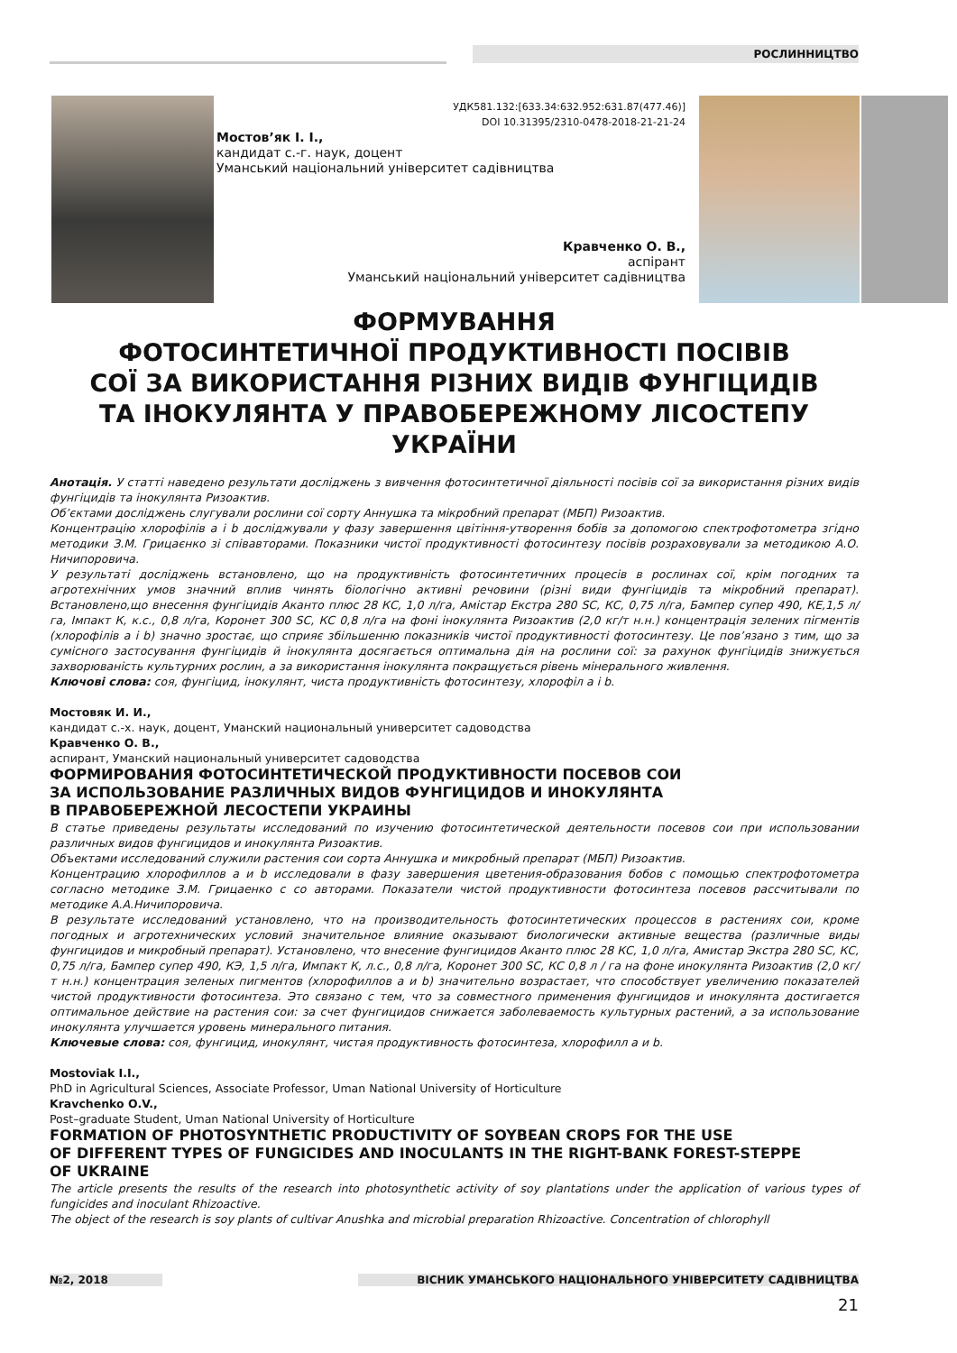РОСЛИННИЦТВО
УДК581.132:[633.34:632.952:631.87(477.46)]
DOI 10.31395/2310-0478-2018-21-21-24
Мостов’як І. І.,
кандидат с.-г. наук, доцент
Уманський національний університет садівництва
Кравченко О. В.,
аспірант
Уманський національний університет садівництва
ФОРМУВАННЯ
ФОТОСИНТЕТИЧНОЇ ПРОДУКТИВНОСТІ ПОСІВІВ
СОЇ ЗА ВИКОРИСТАННЯ РІЗНИХ ВИДІВ ФУНГІЦИДІВ
ТА ІНОКУЛЯНТА У ПРАВОБЕРЕЖНОМУ ЛІСОСТЕПУ
УКРАЇНИ
Анотація. У статті наведено результати досліджень з вивчення фотосинтетичної діяльності посівів сої за використання різних видів фунгіцидів та інокулянта Ризоактив.
Об’єктами досліджень слугували рослини сої сорту Аннушка та мікробний препарат (МБП) Ризоактив.
Концентрацію хлорофілів а і b досліджували у фазу завершення цвітіння-утворення бобів за допомогою спектрофотометра згідно методики З.М. Грицаєнко зі співавторами. Показники чистої продуктивності фотосинтезу посівів розраховували за методикою А.О. Ничипоровича.
У результаті досліджень встановлено, що на продуктивність фотосинтетичних процесів в рослинах сої, крім погодних та агротехнічних умов значний вплив чинять біологічно активні речовини (різні види фунгіцидів та мікробний препарат). Встановлено,що внесення фунгіцидів Аканто плюс 28 КС, 1,0 л/га, Амістар Екстра 280 SC, КС, 0,75 л/га, Бампер супер 490, КЕ,1,5 л/га, Імпакт К, к.с., 0,8 л/га, Коронет 300 SC, КС 0,8 л/га на фоні інокулянта Ризоактив (2,0 кг/т н.н.) концентрація зелених пігментів (хлорофілів а і b) значно зростає, що сприяє збільшенню показників чистої продуктивності фотосинтезу. Це пов’язано з тим, що за сумісного застосування фунгіцидів й інокулянта досягається оптимальна дія на рослини сої: за рахунок фунгіцидів знижується захворюваність культурних рослин, а за використання інокулянта покращується рівень мінерального живлення.
Ключові слова: соя, фунгіцид, інокулянт, чиста продуктивність фотосинтезу, хлорофіл а і b.
Мостовяк И. И.,
кандидат с.-х. наук, доцент, Уманский национальный университет садоводства
Кравченко О. В.,
аспирант, Уманский национальный университет садоводства
ФОРМИРОВАНИЯ ФОТОСИНТЕТИЧЕСКОЙ ПРОДУКТИВНОСТИ ПОСЕВОВ СОИ
ЗА ИСПОЛЬЗОВАНИЕ РАЗЛИЧНЫХ ВИДОВ ФУНГИЦИДОВ И ИНОКУЛЯНТА
В ПРАВОБЕРЕЖНОЙ ЛЕСОСТЕПИ УКРАИНЫ
В статье приведены результаты исследований по изучению фотосинтетической деятельности посевов сои при использовании различных видов фунгицидов и инокулянта Ризоактив.
Объектами исследований служили растения сои сорта Аннушка и микробный препарат (МБП) Ризоактив.
Концентрацию хлорофиллов а и b исследовали в фазу завершения цветения-образования бобов с помощью спектрофотометра согласно методике З.М. Грицаенко с со авторами. Показатели чистой продуктивности фотосинтеза посевов рассчитывали по методике А.А.Ничипоровича.
В результате исследований установлено, что на производительность фотосинтетических процессов в растениях сои, кроме погодных и агротехнических условий значительное влияние оказывают биологически активные вещества (различные виды фунгицидов и микробный препарат). Установлено, что внесение фунгицидов Аканто плюс 28 КС, 1,0 л/га, Амистар Экстра 280 SC, КС, 0,75 л/га, Бампер супер 490, КЭ, 1,5 л/га, Импакт К, л.с., 0,8 л/га, Коронет 300 SC, КС 0,8 л / га на фоне инокулянта Ризоактив (2,0 кг/т н.н.) концентрация зеленых пигментов (хлорофиллов а и b) значительно возрастает, что способствует увеличению показателей чистой продуктивности фотосинтеза. Это связано с тем, что за совместного применения фунгицидов и инокулянта достигается оптимальное действие на растения сои: за счет фунгицидов снижается заболеваемость культурных растений, а за использование инокулянта улучшается уровень минерального питания.
Ключевые слова: соя, фунгицид, инокулянт, чистая продуктивность фотосинтеза, хлорофилл а и b.
Mostoviak I.I.,
PhD in Agricultural Sciences, Associate Professor, Uman National University of Horticulture
Kravchenko O.V.,
Post–graduate Student, Uman National University of Horticulture
FORMATION OF PHOTOSYNTHETIC PRODUCTIVITY OF SOYBEAN CROPS FOR THE USE
OF DIFFERENT TYPES OF FUNGICIDES AND INOCULANTS IN THE RIGHT-BANK FOREST-STEPPE
OF UKRAINE
The article presents the results of the research into photosynthetic activity of soy plantations under the application of various types of fungicides and inoculant Rhizoactive.
The object of the research is soy plants of cultivar Anushka and microbial preparation Rhizoactive. Concentration of chlorophyll
№2, 2018 ВІСНИК УМАНСЬКОГО НАЦІОНАЛЬНОГО УНІВЕРСИТЕТУ САДІВНИЦТВА
21